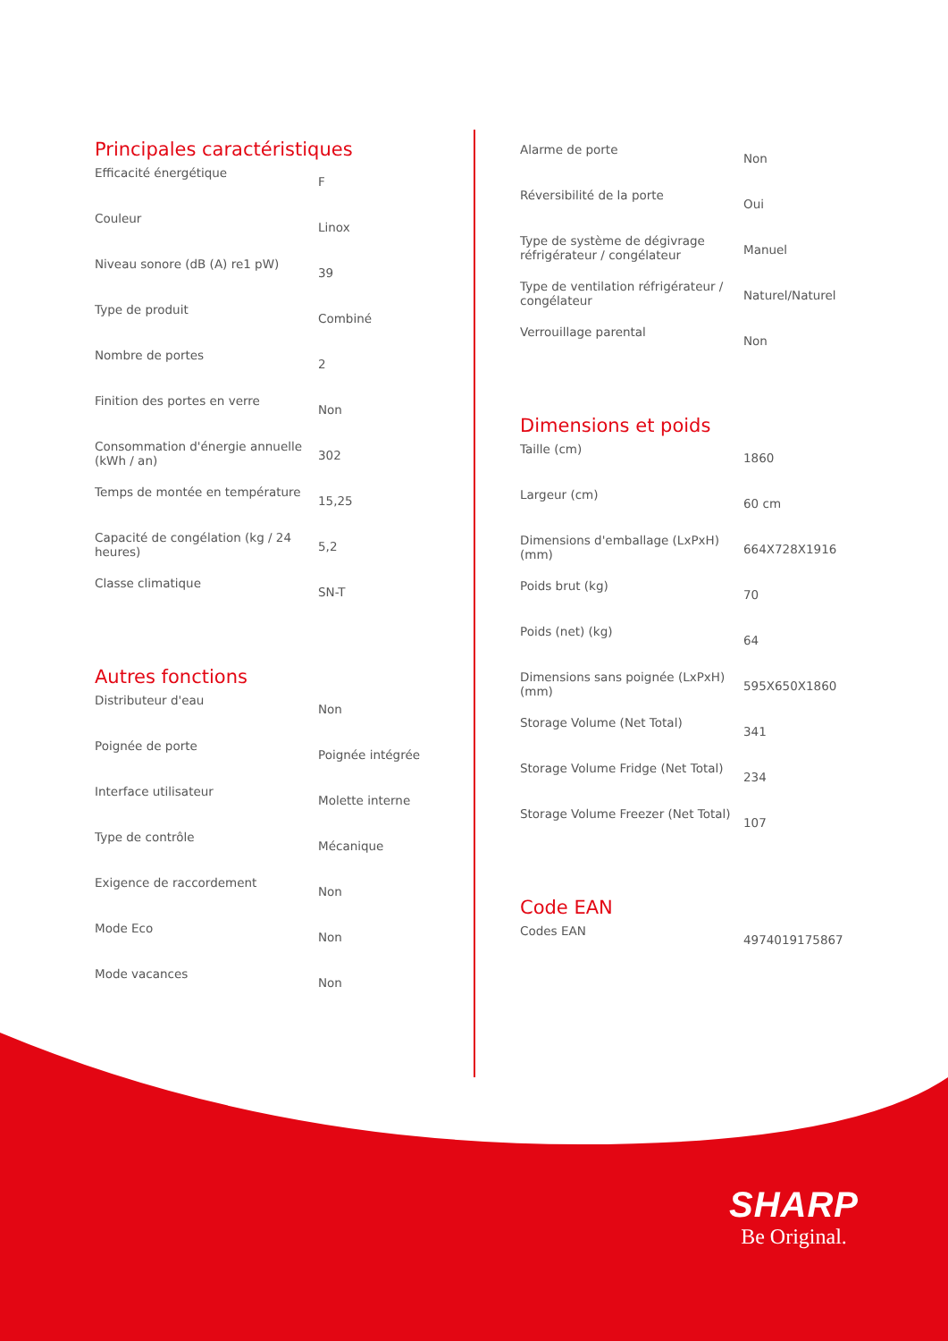Principales caractéristiques
| Efficacité énergétique | F |
| Couleur | Linox |
| Niveau sonore (dB (A) re1 pW) | 39 |
| Type de produit | Combiné |
| Nombre de portes | 2 |
| Finition des portes en verre | Non |
| Consommation d'énergie annuelle (kWh / an) | 302 |
| Temps de montée en température | 15,25 |
| Capacité de congélation (kg / 24 heures) | 5,2 |
| Classe climatique | SN-T |
Autres fonctions
| Distributeur d'eau | Non |
| Poignée de porte | Poignée intégrée |
| Interface utilisateur | Molette interne |
| Type de contrôle | Mécanique |
| Exigence de raccordement | Non |
| Mode Eco | Non |
| Mode vacances | Non |
| Alarme de porte | Non |
| Réversibilité de la porte | Oui |
| Type de système de dégivrage réfrigérateur / congélateur | Manuel |
| Type de ventilation réfrigérateur / congélateur | Naturel/Naturel |
| Verrouillage parental | Non |
Dimensions et poids
| Taille (cm) | 1860 |
| Largeur (cm) | 60 cm |
| Dimensions d'emballage (LxPxH) (mm) | 664X728X1916 |
| Poids brut (kg) | 70 |
| Poids (net) (kg) | 64 |
| Dimensions sans poignée (LxPxH) (mm) | 595X650X1860 |
| Storage Volume (Net Total) | 341 |
| Storage Volume Fridge (Net Total) | 234 |
| Storage Volume Freezer (Net Total) | 107 |
Code EAN
| Codes EAN | 4974019175867 |
SHARP
Be Original.